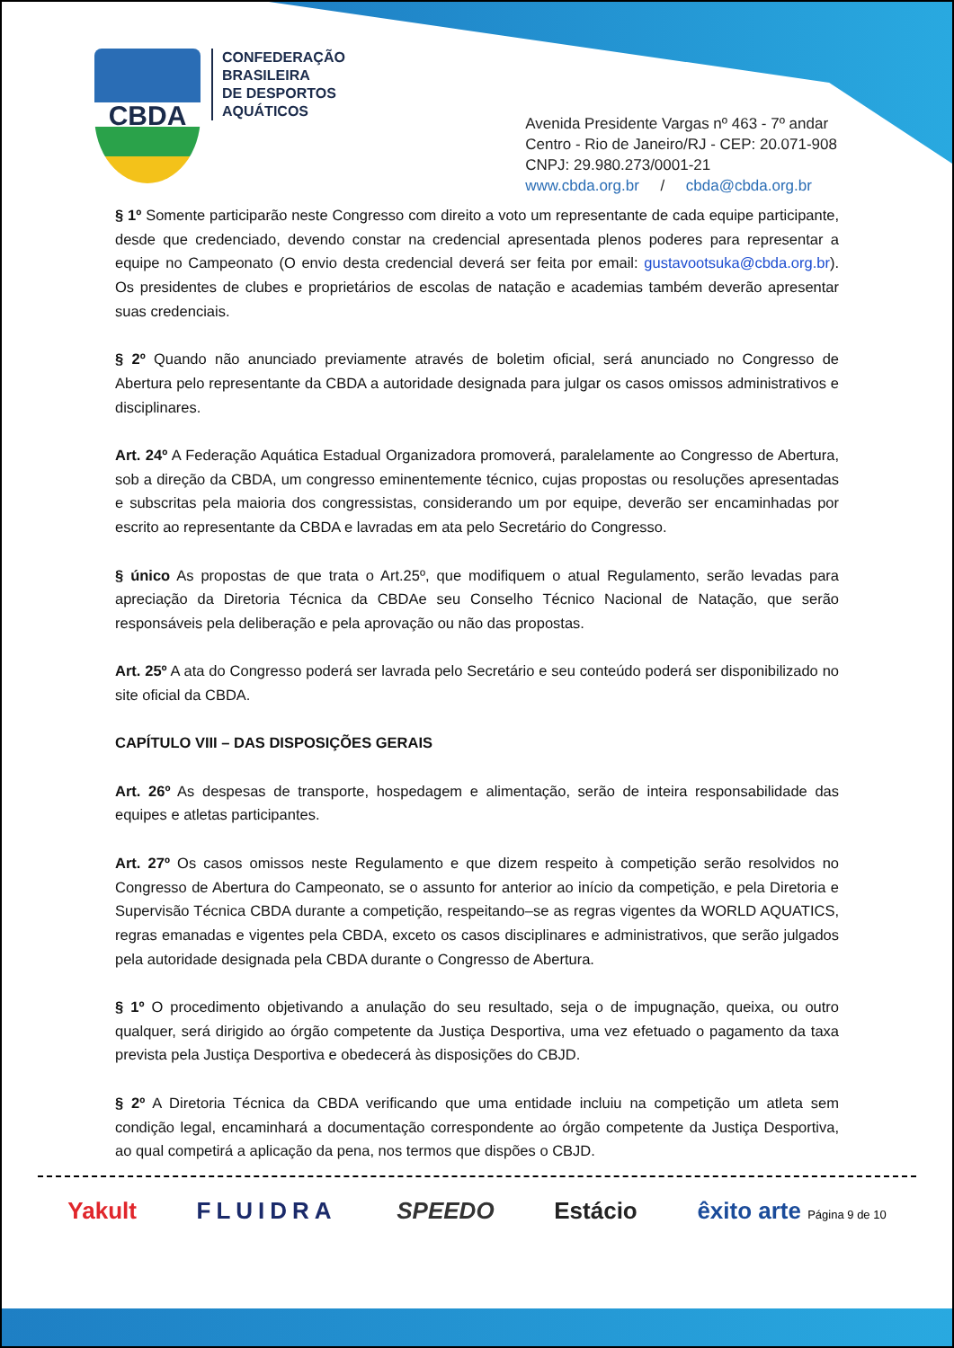CBDA
CONFEDERAÇÃO
BRASILEIRA
DE DESPORTOS
AQUÁTICOS
Avenida Presidente Vargas nº 463 - 7º andar
Centro - Rio de Janeiro/RJ - CEP: 20.071-908
CNPJ: 29.980.273/0001-21
www.cbda.org.br / cbda@cbda.org.br
§ 1º Somente participarão neste Congresso com direito a voto um representante de cada equipe participante, desde que credenciado, devendo constar na credencial apresentada plenos poderes para representar a equipe no Campeonato (O envio desta credencial deverá ser feita por email: gustavootsuka@cbda.org.br). Os presidentes de clubes e proprietários de escolas de natação e academias também deverão apresentar suas credenciais.
§ 2º Quando não anunciado previamente através de boletim oficial, será anunciado no Congresso de Abertura pelo representante da CBDA a autoridade designada para julgar os casos omissos administrativos e disciplinares.
Art. 24º A Federação Aquática Estadual Organizadora promoverá, paralelamente ao Congresso de Abertura, sob a direção da CBDA, um congresso eminentemente técnico, cujas propostas ou resoluções apresentadas e subscritas pela maioria dos congressistas, considerando um por equipe, deverão ser encaminhadas por escrito ao representante da CBDA e lavradas em ata pelo Secretário do Congresso.
§ único As propostas de que trata o Art.25º, que modifiquem o atual Regulamento, serão levadas para apreciação da Diretoria Técnica da CBDAe seu Conselho Técnico Nacional de Natação, que serão responsáveis pela deliberação e pela aprovação ou não das propostas.
Art. 25º A ata do Congresso poderá ser lavrada pelo Secretário e seu conteúdo poderá ser disponibilizado no site oficial da CBDA.
CAPÍTULO VIII – DAS DISPOSIÇÕES GERAIS
Art. 26º As despesas de transporte, hospedagem e alimentação, serão de inteira responsabilidade das equipes e atletas participantes.
Art. 27º Os casos omissos neste Regulamento e que dizem respeito à competição serão resolvidos no Congresso de Abertura do Campeonato, se o assunto for anterior ao início da competição, e pela Diretoria e Supervisão Técnica CBDA durante a competição, respeitando–se as regras vigentes da WORLD AQUATICS, regras emanadas e vigentes pela CBDA, exceto os casos disciplinares e administrativos, que serão julgados pela autoridade designada pela CBDA durante o Congresso de Abertura.
§ 1º O procedimento objetivando a anulação do seu resultado, seja o de impugnação, queixa, ou outro qualquer, será dirigido ao órgão competente da Justiça Desportiva, uma vez efetuado o pagamento da taxa prevista pela Justiça Desportiva e obedecerá às disposições do CBJD.
§ 2º A Diretoria Técnica da CBDA verificando que uma entidade incluiu na competição um atleta sem condição legal, encaminhará a documentação correspondente ao órgão competente da Justiça Desportiva, ao qual competirá a aplicação da pena, nos termos que dispões o CBJD.
Yakult FLUIDRA SPEEDO Estácio êxito arte Página 9 de 10